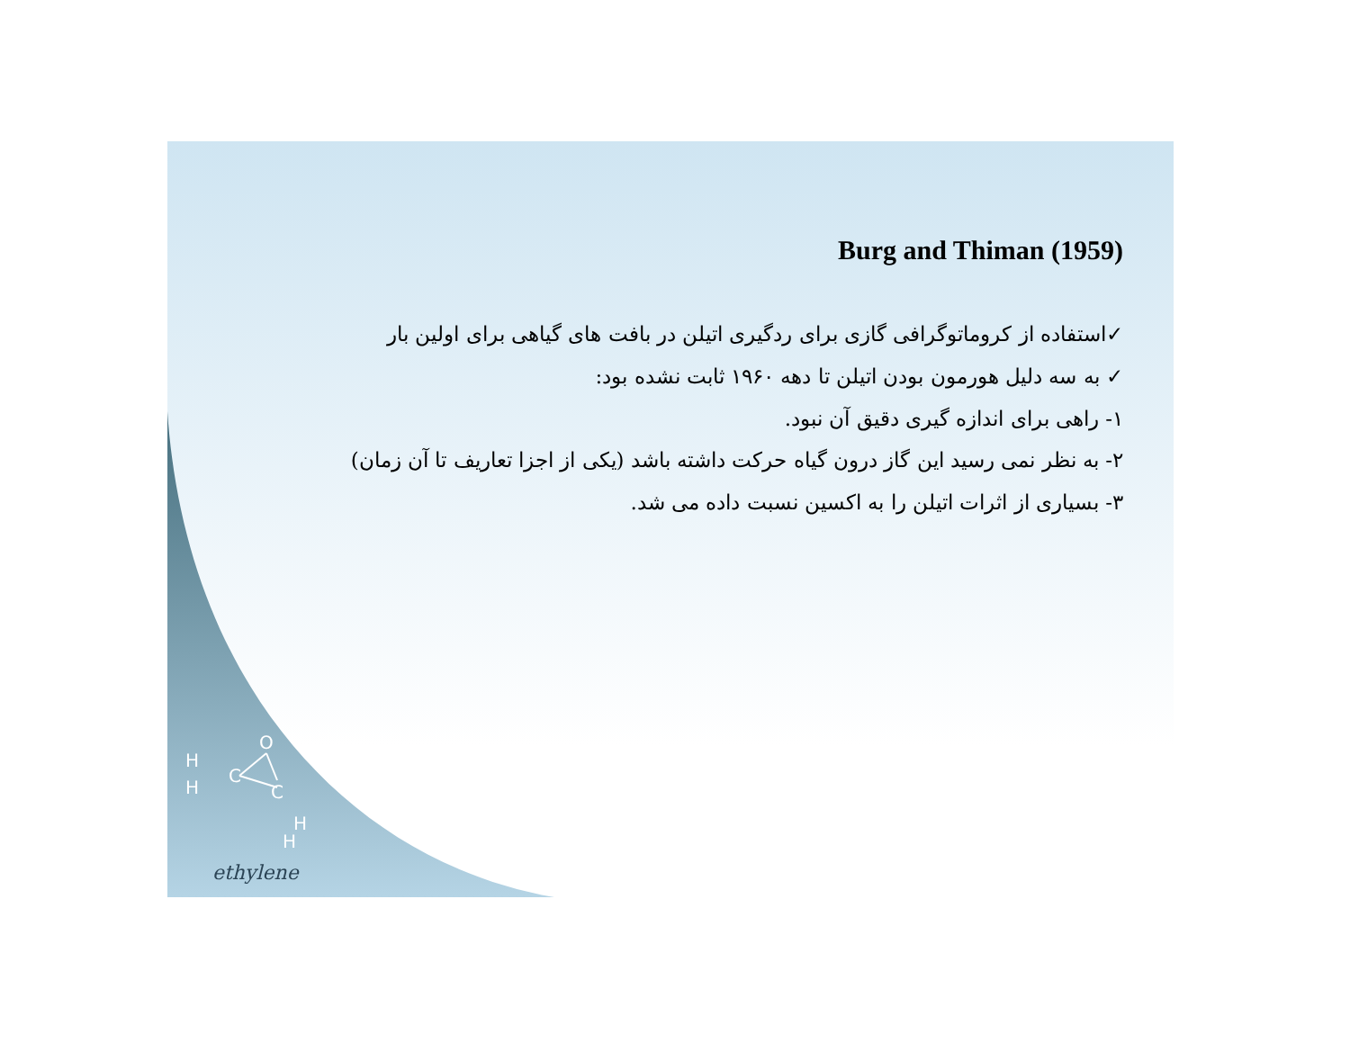O
C
C
H
H
H
H
ethylene
Burg and Thiman (1959)
✓استفاده از کروماتوگرافی گازی برای ردگیری اتیلن در بافت های گیاهی برای اولین بار
✓ به سه دلیل هورمون بودن اتیلن تا دهه ۱۹۶۰ ثابت نشده بود:
۱- راهی برای اندازه گیری دقیق آن نبود.
۲- به نظر نمی رسید این گاز درون گیاه حرکت داشته باشد (یکی از اجزا تعاریف تا آن زمان)
۳- بسیاری از اثرات اتیلن را به اکسین نسبت داده می شد.